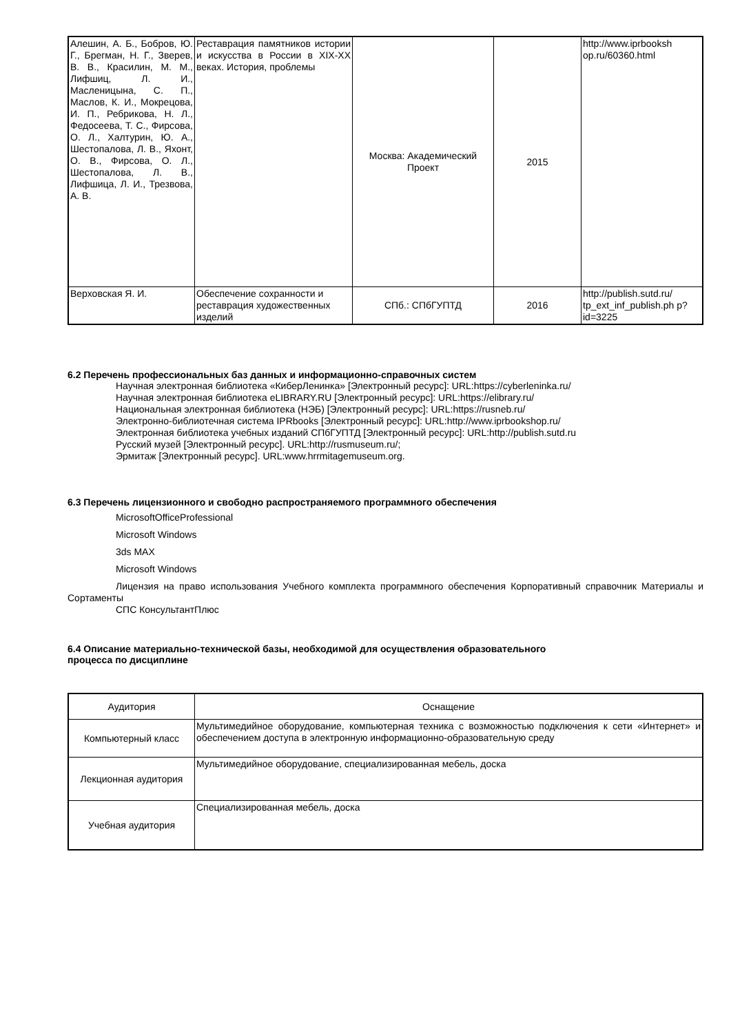| Алешин, А. Б., Бобров, Ю. Г., Брегман, Н. Г., Зверев, В. В., Красилин, М. М., Лифшиц, Л. И., Масленицына, С. П., Маслов, К. И., Мокрецова, И. П., Ребрикова, Н. Л., Федосеева, Т. С., Фирсова, О. Л., Халтурин, Ю. А., Шестопалова, Л. В., Яхонт, О. В., Фирсова, О. Л., Шестопалова, Л. В., Лифшица, Л. И., Трезвова, А. В. | Реставрация памятников истории и искусства в России в XIX-XX веках. История, проблемы | Москва: Академический Проект | 2015 | http://www.iprbooksh op.ru/60360.html |
| Верховская Я. И. | Обеспечение сохранности и реставрация художественных изделий | СПб.: СПбГУПТД | 2016 | http://publish.sutd.ru/ tp_ext_inf_publish.ph p?id=3225 |
6.2 Перечень профессиональных баз данных и информационно-справочных систем
Научная электронная библиотека «КиберЛенинка» [Электронный ресурс]: URL:https://cyberleninka.ru/
Научная электронная библиотека eLIBRARY.RU [Электронный ресурс]: URL:https://elibrary.ru/
Национальная электронная библиотека (НЭБ) [Электронный ресурс]: URL:https://rusneb.ru/
Электронно-библиотечная система IPRbooks [Электронный ресурс]: URL:http://www.iprbookshop.ru/
Электронная библиотека учебных изданий СПбГУПТД [Электронный ресурс]: URL:http://publish.sutd.ru
Русский музей [Электронный ресурс]. URL:http://rusmuseum.ru/;
Эрмитаж [Электронный ресурс]. URL:www.hrrmitagemuseum.org.
6.3 Перечень лицензионного и свободно распространяемого программного обеспечения
MicrosoftOfficeProfessional
Microsoft Windows
3ds MAX
Microsoft Windows
Лицензия на право использования Учебного комплекта программного обеспечения Корпоративный справочник Материалы и Сортаменты
СПС КонсультантПлюс
6.4 Описание материально-технической базы, необходимой для осуществления образовательного
процесса по дисциплине
| Аудитория | Оснащение |
| Компьютерный класс | Мультимедийное оборудование, компьютерная техника с возможностью подключения к сети «Интернет» и обеспечением доступа в электронную информационно-образовательную среду |
| Лекционная аудитория | Мультимедийное оборудование, специализированная мебель, доска |
| Учебная аудитория | Специализированная мебель, доска |